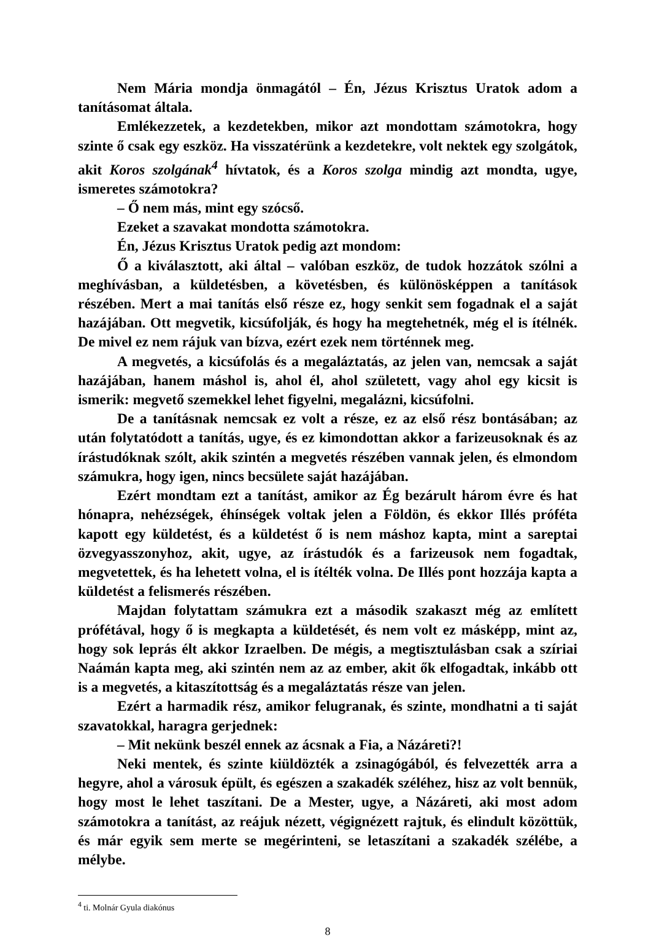Nem Mária mondja önmagától – Én, Jézus Krisztus Uratok adom a tanításomat általa.
Emlékezzetek, a kezdetekben, mikor azt mondottam számotokra, hogy szinte ő csak egy eszköz. Ha visszatérünk a kezdetekre, volt nektek egy szolgátok, akit Koros szolgának<sup>4</sup> hívtatok, és a Koros szolga mindig azt mondta, ugye, ismeretes számotokra?
– Ő nem más, mint egy szócső.
Ezeket a szavakat mondotta számotokra.
Én, Jézus Krisztus Uratok pedig azt mondom:
Ő a kiválasztott, aki által – valóban eszköz, de tudok hozzátok szólni a meghívásban, a küldetésben, a követésben, és különösképpen a tanítások részében. Mert a mai tanítás első része ez, hogy senkit sem fogadnak el a saját hazájában. Ott megvetik, kicsúfolják, és hogy ha megtehetnék, még el is ítélnék. De mivel ez nem rájuk van bízva, ezért ezek nem történnek meg.
A megvetés, a kicsúfolás és a megaláztatás, az jelen van, nemcsak a saját hazájában, hanem máshol is, ahol él, ahol született, vagy ahol egy kicsit is ismerik: megvető szemekkel lehet figyelni, megalázni, kicsúfolni.
De a tanításnak nemcsak ez volt a része, ez az első rész bontásában; az után folytatódott a tanítás, ugye, és ez kimondottan akkor a farizeusoknak és az írástudóknak szólt, akik szintén a megvetés részében vannak jelen, és elmondom számukra, hogy igen, nincs becsülete saját hazájában.
Ezért mondtam ezt a tanítást, amikor az Ég bezárult három évre és hat hónapra, nehézségek, éhínségek voltak jelen a Földön, és ekkor Illés próféta kapott egy küldetést, és a küldetést ő is nem máshoz kapta, mint a sareptai özvegyasszonyhoz, akit, ugye, az írástudók és a farizeusok nem fogadtak, megvetettek, és ha lehetett volna, el is ítélték volna. De Illés pont hozzája kapta a küldetést a felismerés részében.
Majdan folytattam számukra ezt a második szakaszt még az említett prófétával, hogy ő is megkapta a küldetését, és nem volt ez másképp, mint az, hogy sok leprás élt akkor Izraelben. De mégis, a megtisztulásban csak a szíriai Naámán kapta meg, aki szintén nem az az ember, akit ők elfogadtak, inkább ott is a megvetés, a kitaszítottság és a megaláztatás része van jelen.
Ezért a harmadik rész, amikor felugranak, és szinte, mondhatni a ti saját szavatokkal, haragra gerjednek:
– Mit nekünk beszél ennek az ácsnak a Fia, a Názáreti?!
Neki mentek, és szinte kiüldözték a zsinagógából, és felvezették arra a hegyre, ahol a városuk épült, és egészen a szakadék széléhez, hisz az volt bennük, hogy most le lehet taszítani. De a Mester, ugye, a Názáreti, aki most adom számotokra a tanítást, az reájuk nézett, végignézett rajtuk, és elindult közöttük, és már egyik sem merte se megérinteni, se letaszítani a szakadék szélébe, a mélybe.
<sup>4</sup> ti. Molnár Gyula diakónus
8